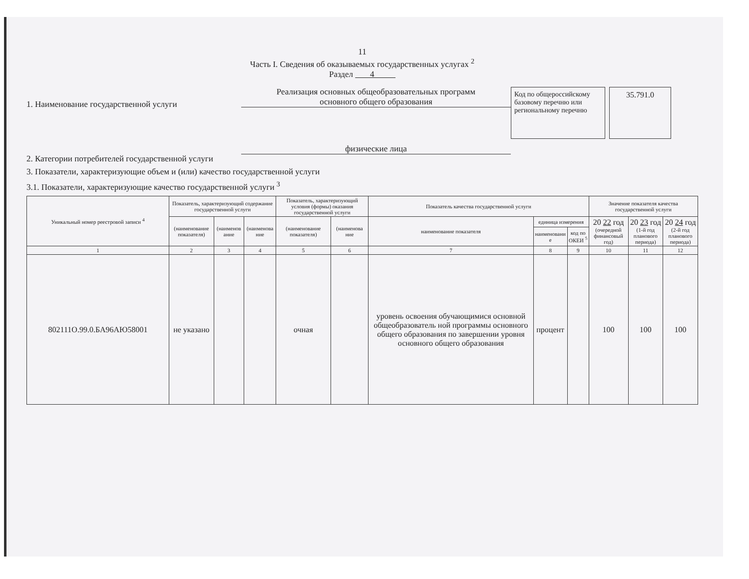11
Часть I. Сведения об оказываемых государственных услугах <sup>2</sup>
Раздел 4
1. Наименование государственной услуги
Реализация основных общеобразовательных программ
основного общего образования
Код по общероссийскому базовому перечню или региональному перечню
35.791.0
2. Категории потребителей государственной услуги
физические лица
3. Показатели, характеризующие объем и (или) качество государственной услуги
3.1. Показатели, характеризующие качество государственной услуги <sup>3</sup>
| Уникальный номер реестровой записи <sup>4</sup> | Показатель, характеризующий содержание государственной услуги | | | Показатель, характеризующий условия (формы) оказания государственной услуги | | Показатель качества государственной услуги | | | Значение показателя качества государственной услуги | | |
| --- | --- | --- | --- | --- | --- | --- | --- | --- | --- | --- | --- |
| | (наименование показателя) | (наименов ание | (наименова ние | (наименование показателя) | (наименова ние | наименование показателя | единица измерения | | 20 22 год (очередной финансовый год) | 20 23 год (1-й год планового периода) | 20 24 год (2-й год планового периода) |
| | | | | | | | наименовани е | код по ОКЕИ <sup>5</sup> | | | |
| 1 | 2 | 3 | 4 | 5 | 6 | 7 | 8 | 9 | 10 | 11 | 12 |
| 802111О.99.0.БА96АЮ58001 | не указано | | | очная | | уровень освоения обучающимися основной общеобразователь ной программы основного общего образования по завершении уровня основного общего образования | процент | | 100 | 100 | 100 |